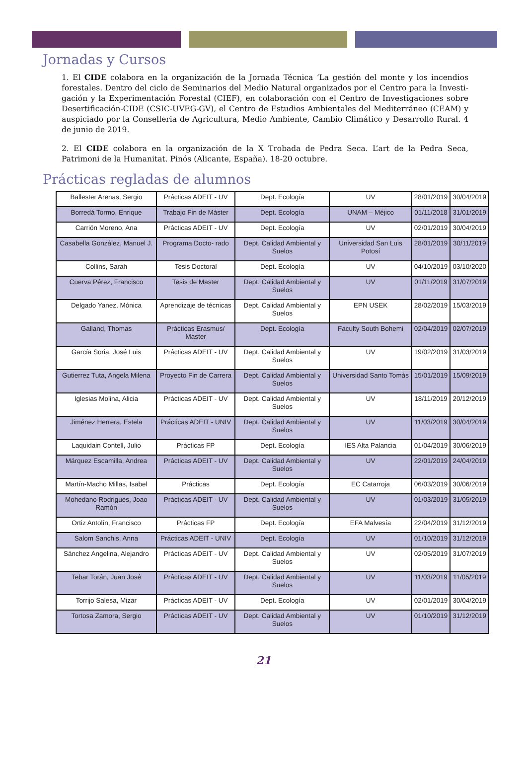Jornadas y Cursos
1. El CIDE colabora en la organización de la Jornada Técnica ‘La gestión del monte y los incendios forestales. Dentro del ciclo de Seminarios del Medio Natural organizados por el Centro para la Investi- gación y la Experimentación Forestal (CIEF), en colaboración con el Centro de Investigaciones sobre Desertificación-CIDE (CSIC-UVEG-GV), el Centro de Estudios Ambientales del Mediterráneo (CEAM) y auspiciado por la Conselleria de Agricultura, Medio Ambiente, Cambio Climático y Desarrollo Rural. 4 de junio de 2019.
2. El CIDE colabora en la organización de la X Trobada de Pedra Seca. L’art de la Pedra Seca, Patrimoni de la Humanitat. Pinós (Alicante, España). 18-20 octubre.
Prácticas regladas de alumnos
| Ballester Arenas, Sergio | Prácticas ADEIT - UV | Dept. Ecología | UV | 28/01/2019 | 30/04/2019 |
| Borredá Tormo, Enrique | Trabajo Fin de Máster | Dept. Ecología | UNAM – Méjico | 01/11/2018 | 31/01/2019 |
| Carrión Moreno, Ana | Prácticas ADEIT - UV | Dept. Ecología | UV | 02/01/2019 | 30/04/2019 |
| Casabella González, Manuel J. | Programa Docto- rado | Dept. Calidad Ambiental y Suelos | Universidad San Luis Potosí | 28/01/2019 | 30/11/2019 |
| Collins, Sarah | Tesis Doctoral | Dept. Ecología | UV | 04/10/2019 | 03/10/2020 |
| Cuerva Pérez, Francisco | Tesis de Master | Dept. Calidad Ambiental y Suelos | UV | 01/11/2019 | 31/07/2019 |
| Delgado Yanez, Mónica | Aprendizaje de técnicas | Dept. Calidad Ambiental y Suelos | EPN USEK | 28/02/2019 | 15/03/2019 |
| Galland, Thomas | Prácticas Erasmus/ Master | Dept. Ecología | Faculty South Bohemi | 02/04/2019 | 02/07/2019 |
| García Soria, José Luis | Prácticas ADEIT - UV | Dept. Calidad Ambiental y Suelos | UV | 19/02/2019 | 31/03/2019 |
| Gutierrez Tuta, Angela Milena | Proyecto Fin de Carrera | Dept. Calidad Ambiental y Suelos | Universidad Santo Tomás | 15/01/2019 | 15/09/2019 |
| Iglesias Molina, Alicia | Prácticas ADEIT - UV | Dept. Calidad Ambiental y Suelos | UV | 18/11/2019 | 20/12/2019 |
| Jiménez Herrera, Estela | Prácticas ADEIT - UNIV | Dept. Calidad Ambiental y Suelos | UV | 11/03/2019 | 30/04/2019 |
| Laquidain Contell, Julio | Prácticas FP | Dept. Ecología | IES Alta Palancia | 01/04/2019 | 30/06/2019 |
| Márquez Escamilla, Andrea | Prácticas ADEIT - UV | Dept. Calidad Ambiental y Suelos | UV | 22/01/2019 | 24/04/2019 |
| Martín-Macho Millas, Isabel | Prácticas | Dept. Ecología | EC Catarroja | 06/03/2019 | 30/06/2019 |
| Mohedano Rodrigues, Joao Ramón | Prácticas ADEIT - UV | Dept. Calidad Ambiental y Suelos | UV | 01/03/2019 | 31/05/2019 |
| Ortiz Antolín, Francisco | Prácticas FP | Dept. Ecología | EFA Malvesía | 22/04/2019 | 31/12/2019 |
| Salom Sanchis, Anna | Prácticas ADEIT - UNIV | Dept. Ecología | UV | 01/10/2019 | 31/12/2019 |
| Sánchez Angelina, Alejandro | Prácticas ADEIT - UV | Dept. Calidad Ambiental y Suelos | UV | 02/05/2019 | 31/07/2019 |
| Tebar Torán, Juan José | Prácticas ADEIT - UV | Dept. Calidad Ambiental y Suelos | UV | 11/03/2019 | 11/05/2019 |
| Torrijo Salesa, Mizar | Prácticas ADEIT - UV | Dept. Ecología | UV | 02/01/2019 | 30/04/2019 |
| Tortosa Zamora, Sergio | Prácticas ADEIT - UV | Dept. Calidad Ambiental y Suelos | UV | 01/10/2019 | 31/12/2019 |
21